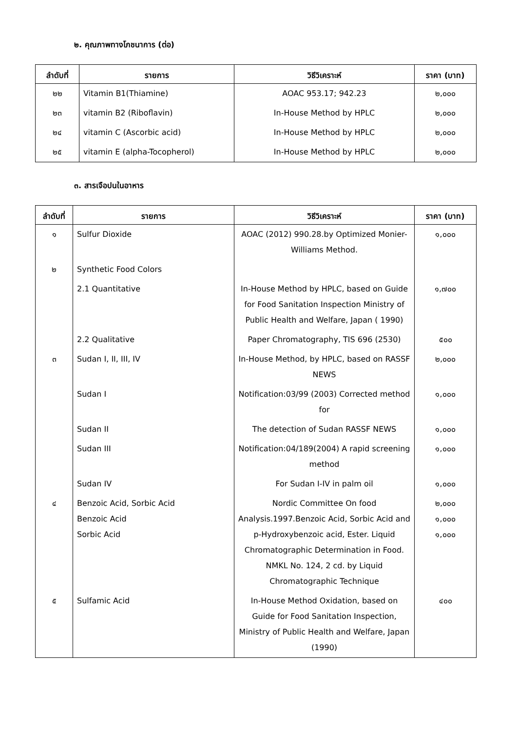๒. คุณภาพทางโภชนาการ (ต่อ)
| ลำดับที่ | รายการ | วิธีวิเคราะห์ | ราคา (บาท) |
| --- | --- | --- | --- |
| ๒๒ | Vitamin B1(Thiamine) | AOAC 953.17; 942.23 | ๒,๐๐๐ |
| ๒๓ | vitamin B2 (Riboflavin) | In-House Method by HPLC | ๒,๐๐๐ |
| ๒๔ | vitamin C (Ascorbic acid) | In-House Method by HPLC | ๒,๐๐๐ |
| ๒๕ | vitamin E (alpha-Tocopherol) | In-House Method by HPLC | ๒,๐๐๐ |
๓. สารเจือปนในอาหาร
| ลำดับที่ | รายการ | วิธีวิเคราะห์ | ราคา (บาท) |
| --- | --- | --- | --- |
| ๑ | Sulfur Dioxide | AOAC (2012) 990.28.by Optimized Monier-Williams Method. | ๑,๐๐๐ |
| ๒ | Synthetic Food Colors | | |
| | 2.1 Quantitative | In-House Method by HPLC, based on Guide for Food Sanitation Inspection Ministry of Public Health and Welfare, Japan ( 1990) | ๑,๗๐๐ |
| | 2.2 Qualitative | Paper Chromatography, TIS 696 (2530) | ๕๐๐ |
| ๓ | Sudan I, II, III, IV | In-House Method, by HPLC, based on RASSF NEWS | ๒,๐๐๐ |
| | Sudan I | Notification:03/99 (2003) Corrected method for | ๑,๐๐๐ |
| | Sudan II | The detection of Sudan RASSF NEWS | ๑,๐๐๐ |
| | Sudan III | Notification:04/189(2004) A rapid screening method | ๑,๐๐๐ |
| | Sudan IV | For Sudan I-IV in palm oil | ๑,๐๐๐ |
| ๔ | Benzoic Acid, Sorbic Acid Benzoic Acid Sorbic Acid | Nordic Committee On food Analysis.1997.Benzoic Acid, Sorbic Acid and p-Hydroxybenzoic acid, Ester. Liquid Chromatographic Determination in Food. NMKL No. 124, 2 cd. by Liquid Chromatographic Technique | ๒,๐๐๐ ๑,๐๐๐ ๑,๐๐๐ |
| ๕ | Sulfamic Acid | In-House Method Oxidation, based on Guide for Food Sanitation Inspection, Ministry of Public Health and Welfare, Japan (1990) | ๔๐๐ |